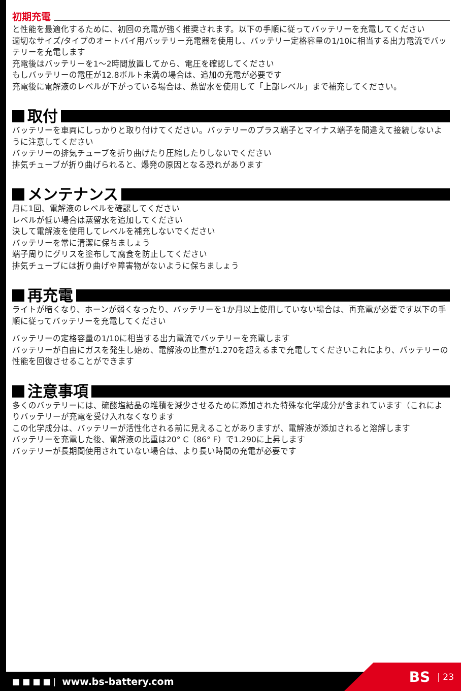初期充電
と性能を最適化するために、初回の充電が強く推奨されます。以下の手順に従ってバッテリーを充電してください
適切なサイズ/タイプのオートバイ用バッテリー充電器を使用し、バッテリー定格容量の1/10に相当する出力電流でバッテリーを充電します
充電後はバッテリーを1〜2時間放置してから、電圧を確認してください
もしバッテリーの電圧が12.8ボルト未満の場合は、追加の充電が必要です
充電後に電解液のレベルが下がっている場合は、蒸留水を使用して「上部レベル」まで補充してください。
取付
バッテリーを車両にしっかりと取り付けてください。バッテリーのプラス端子とマイナス端子を間違えて接続しないように注意してください
バッテリーの排気チューブを折り曲げたり圧縮したりしないでください
排気チューブが折り曲げられると、爆発の原因となる恐れがあります
メンテナンス
月に1回、電解液のレベルを確認してください
レベルが低い場合は蒸留水を追加してください
決して電解液を使用してレベルを補充しないでください
バッテリーを常に清潔に保ちましょう
端子周りにグリスを塗布して腐食を防止してください
排気チューブには折り曲げや障害物がないように保ちましょう
再充電
ライトが暗くなり、ホーンが弱くなったり、バッテリーを1か月以上使用していない場合は、再充電が必要です以下の手順に従ってバッテリーを充電してください
バッテリーの定格容量の1/10に相当する出力電流でバッテリーを充電します
バッテリーが自由にガスを発生し始め、電解液の比重が1.270を超えるまで充電してくださいこれにより、バッテリーの性能を回復させることができます
注意事項
多くのバッテリーには、硫酸塩結晶の堆積を減少させるために添加された特殊な化学成分が含まれています（これによりバッテリーが充電を受け入れなくなります
この化学成分は、バッテリーが活性化される前に見えることがありますが、電解液が添加されると溶解します
バッテリーを充電した後、電解液の比重は20° C（86° F）で1.290に上昇します
バッテリーが長期間使用されていない場合は、より長い時間の充電が必要です
■ ■ ■ ■ | www.bs-battery.com BS | 23